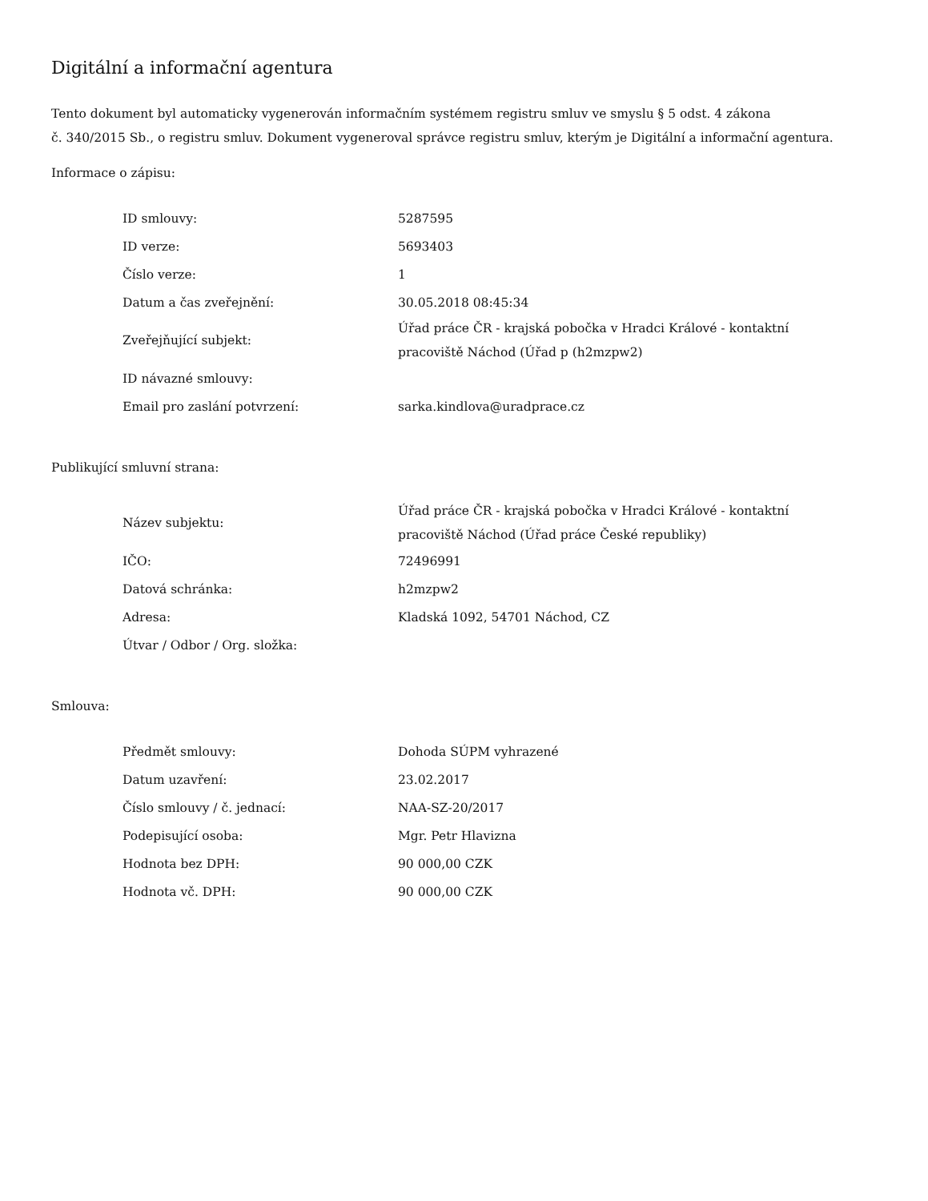Digitální a informační agentura
Tento dokument byl automaticky vygenerován informačním systémem registru smluv ve smyslu § 5 odst. 4 zákona
č. 340/2015 Sb., o registru smluv. Dokument vygeneroval správce registru smluv, kterým je Digitální a informační agentura.
Informace o zápisu:
| ID smlouvy: | 5287595 |
| ID verze: | 5693403 |
| Číslo verze: | 1 |
| Datum a čas zveřejnění: | 30.05.2018 08:45:34 |
| Zveřejňující subjekt: | Úřad práce ČR - krajská pobočka v Hradci Králové - kontaktní pracoviště Náchod (Úřad p (h2mzpw2) |
| ID návazné smlouvy: | |
| Email pro zaslání potvrzení: | sarka.kindlova@uradprace.cz |
Publikující smluvní strana:
| Název subjektu: | Úřad práce ČR - krajská pobočka v Hradci Králové - kontaktní pracoviště Náchod (Úřad práce České republiky) |
| IČO: | 72496991 |
| Datová schránka: | h2mzpw2 |
| Adresa: | Kladská 1092, 54701 Náchod, CZ |
| Útvar / Odbor / Org. složka: | |
Smlouva:
| Předmět smlouvy: | Dohoda SÚPM vyhrazené |
| Datum uzavření: | 23.02.2017 |
| Číslo smlouvy / č. jednací: | NAA-SZ-20/2017 |
| Podepisující osoba: | Mgr. Petr Hlavizna |
| Hodnota bez DPH: | 90 000,00 CZK |
| Hodnota vč. DPH: | 90 000,00 CZK |